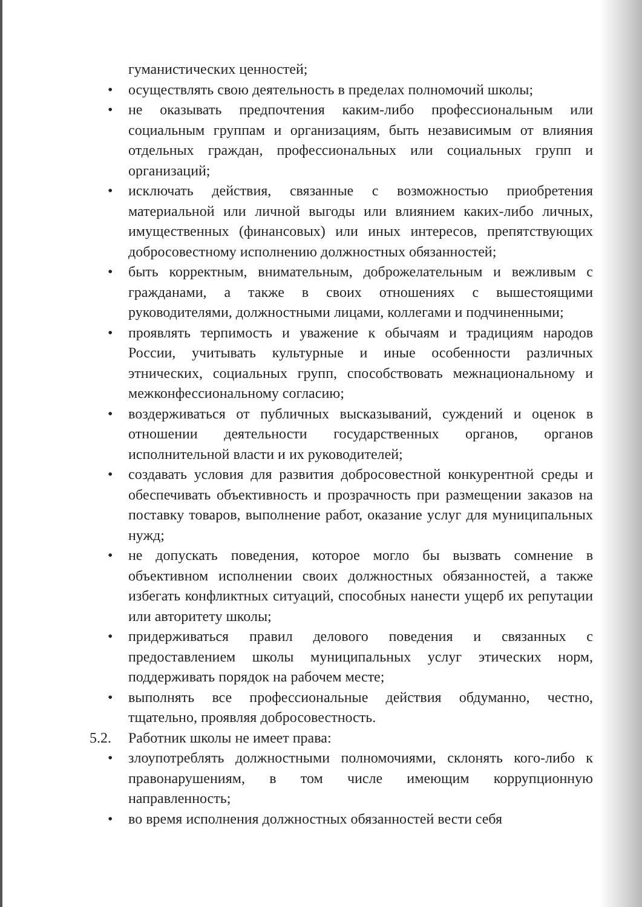гуманистических ценностей;
• осуществлять свою деятельность в пределах полномочий школы;
• не оказывать предпочтения каким-либо профессиональным или социальным группам и организациям, быть независимым от влияния отдельных граждан, профессиональных или социальных групп и организаций;
• исключать действия, связанные с возможностью приобретения материальной или личной выгоды или влиянием каких-либо личных, имущественных (финансовых) или иных интересов, препятствующих добросовестному исполнению должностных обязанностей;
• быть корректным, внимательным, доброжелательным и вежливым с гражданами, а также в своих отношениях с вышестоящими руководителями, должностными лицами, коллегами и подчиненными;
• проявлять терпимость и уважение к обычаям и традициям народов России, учитывать культурные и иные особенности различных этнических, социальных групп, способствовать межнациональному и межконфессиональному согласию;
• воздерживаться от публичных высказываний, суждений и оценок в отношении деятельности государственных органов, органов исполнительной власти и их руководителей;
• создавать условия для развития добросовестной конкурентной среды и обеспечивать объективность и прозрачность при размещении заказов на поставку товаров, выполнение работ, оказание услуг для муниципальных нужд;
• не допускать поведения, которое могло бы вызвать сомнение в объективном исполнении своих должностных обязанностей, а также избегать конфликтных ситуаций, способных нанести ущерб их репутации или авторитету школы;
• придерживаться правил делового поведения и связанных с предоставлением школы муниципальных услуг этических норм, поддерживать порядок на рабочем месте;
• выполнять все профессиональные действия обдуманно, честно, тщательно, проявляя добросовестность.
5.2. Работник школы не имеет права:
• злоупотреблять должностными полномочиями, склонять кого-либо к правонарушениям, в том числе имеющим коррупционную направленность;
• во время исполнения должностных обязанностей вести себя